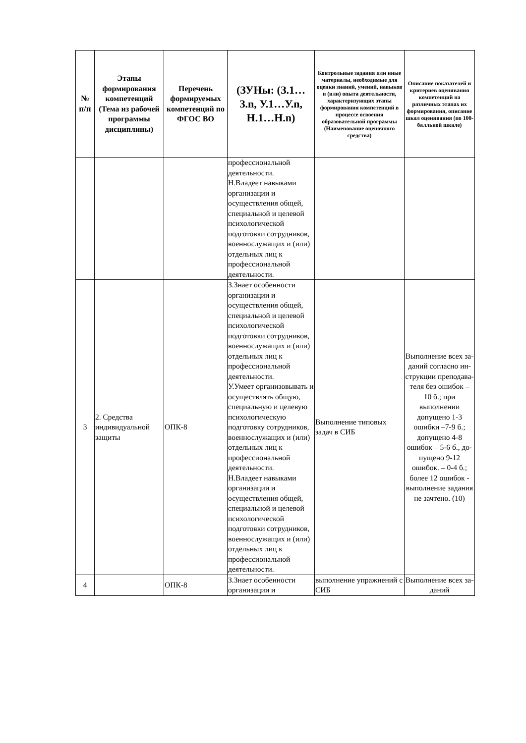| № п/п | Этапы формирования компетенций (Тема из рабочей программы дисциплины) | Перечень формируемых компетенций по ФГОС ВО | (ЗУНы: (З.1…З.n, У.1…У.n, Н.1…Н.n) | Контрольные задания или иные материалы, необходимые для оценки знаний, умений, навыков и (или) опыта деятельности, характеризующих этапы формирования компетенций в процессе освоения образовательной программы (Наименование оценочного средства) | Описание показателей и критериев оценивания компетенций на различных этапах их формирования, описание шкал оценивания (по 100-балльной шкале) |
| --- | --- | --- | --- | --- | --- |
| | | | профессиональной деятельности. Н.Владеет навыками организации и осуществления общей, специальной и целевой психологической подготовки сотрудников, военнослужащих и (или) отдельных лиц к профессиональной деятельности. | | |
| 3 | 2. Средства индивидуальной защиты | ОПК-8 | З.Знает особенности организации и осуществления общей, специальной и целевой психологической подготовки сотрудников, военнослужащих и (или) отдельных лиц к профессиональной деятельности. У.Умеет организовывать и осуществлять общую, специальную и целевую психологическую подготовку сотрудников, военнослужащих и (или) отдельных лиц к профессиональной деятельности. Н.Владеет навыками организации и осуществления общей, специальной и целевой психологической подготовки сотрудников, военнослужащих и (или) отдельных лиц к профессиональной деятельности. | Выполнение типовых задач в СИБ | Выполнение всех за-даний согласно ин-струкции преподава-теля без ошибок – 10 б.; при выполнении допущено 1-3 ошибки –7-9 б.; допущено 4-8 ошибок – 5-6 б., до-пущено 9-12 ошибок. – 0-4 б.; более 12 ошибок - выполнение задания не зачтено. (10) |
| 4 | | ОПК-8 | З.Знает особенности организации и | выполнение упражнений с СИБ | Выполнение всех за-даний |